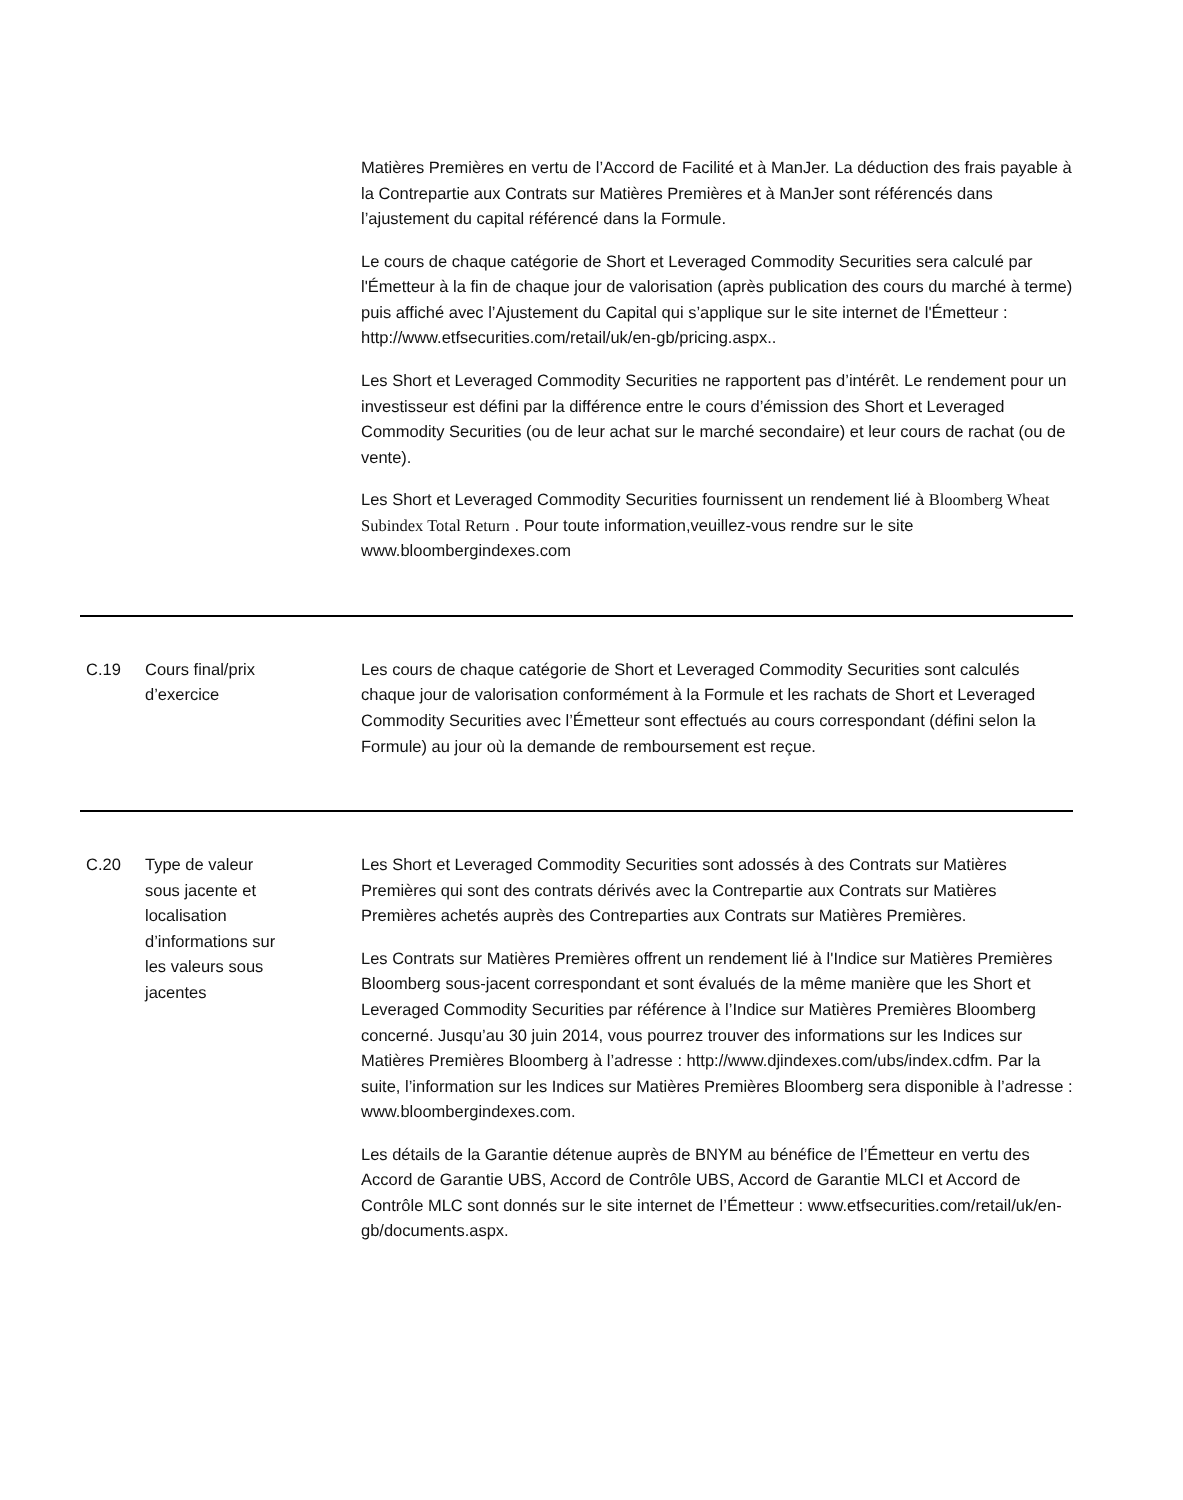| | | Matières Premières en vertu de l’Accord de Facilité et à ManJer. La déduction des frais payable à la Contrepartie aux Contrats sur Matières Premières et à ManJer sont référencés dans l’ajustement du capital référencé dans la Formule. Le cours de chaque catégorie de Short et Leveraged Commodity Securities sera calculé par l'Émetteur à la fin de chaque jour de valorisation (après publication des cours du marché à terme) puis affiché avec l’Ajustement du Capital qui s’applique sur le site internet de l'Émetteur : http://www.etfsecurities.com/retail/uk/en-gb/pricing.aspx.. Les Short et Leveraged Commodity Securities ne rapportent pas d’intérêt. Le rendement pour un investisseur est défini par la différence entre le cours d’émission des Short et Leveraged Commodity Securities (ou de leur achat sur le marché secondaire) et leur cours de rachat (ou de vente). Les Short et Leveraged Commodity Securities fournissent un rendement lié à Bloomberg Wheat Subindex Total Return . Pour toute information,veuillez-vous rendre sur le site www.bloombergindexes.com |
| C.19 | Cours final/prix d’exercice | Les cours de chaque catégorie de Short et Leveraged Commodity Securities sont calculés chaque jour de valorisation conformément à la Formule et les rachats de Short et Leveraged Commodity Securities avec l’Émetteur sont effectués au cours correspondant (défini selon la Formule) au jour où la demande de remboursement est reçue. |
| C.20 | Type de valeur sous jacente et localisation d’informations sur les valeurs sous jacentes | Les Short et Leveraged Commodity Securities sont adossés à des Contrats sur Matières Premières qui sont des contrats dérivés avec la Contrepartie aux Contrats sur Matières Premières achetés auprès des Contreparties aux Contrats sur Matières Premières. Les Contrats sur Matières Premières offrent un rendement lié à l'Indice sur Matières Premières Bloomberg sous-jacent correspondant et sont évalués de la même manière que les Short et Leveraged Commodity Securities par référence à l’Indice sur Matières Premières Bloomberg concerné. Jusqu’au 30 juin 2014, vous pourrez trouver des informations sur les Indices sur Matières Premières Bloomberg à l’adresse : http://www.djindexes.com/ubs/index.cdfm. Par la suite, l’information sur les Indices sur Matières Premières Bloomberg sera disponible à l’adresse : www.bloombergindexes.com. Les détails de la Garantie détenue auprès de BNYM au bénéfice de l’Émetteur en vertu des Accord de Garantie UBS, Accord de Contrôle UBS, Accord de Garantie MLCI et Accord de Contrôle MLC sont donnés sur le site internet de l’Émetteur : www.etfsecurities.com/retail/uk/en-gb/documents.aspx. |